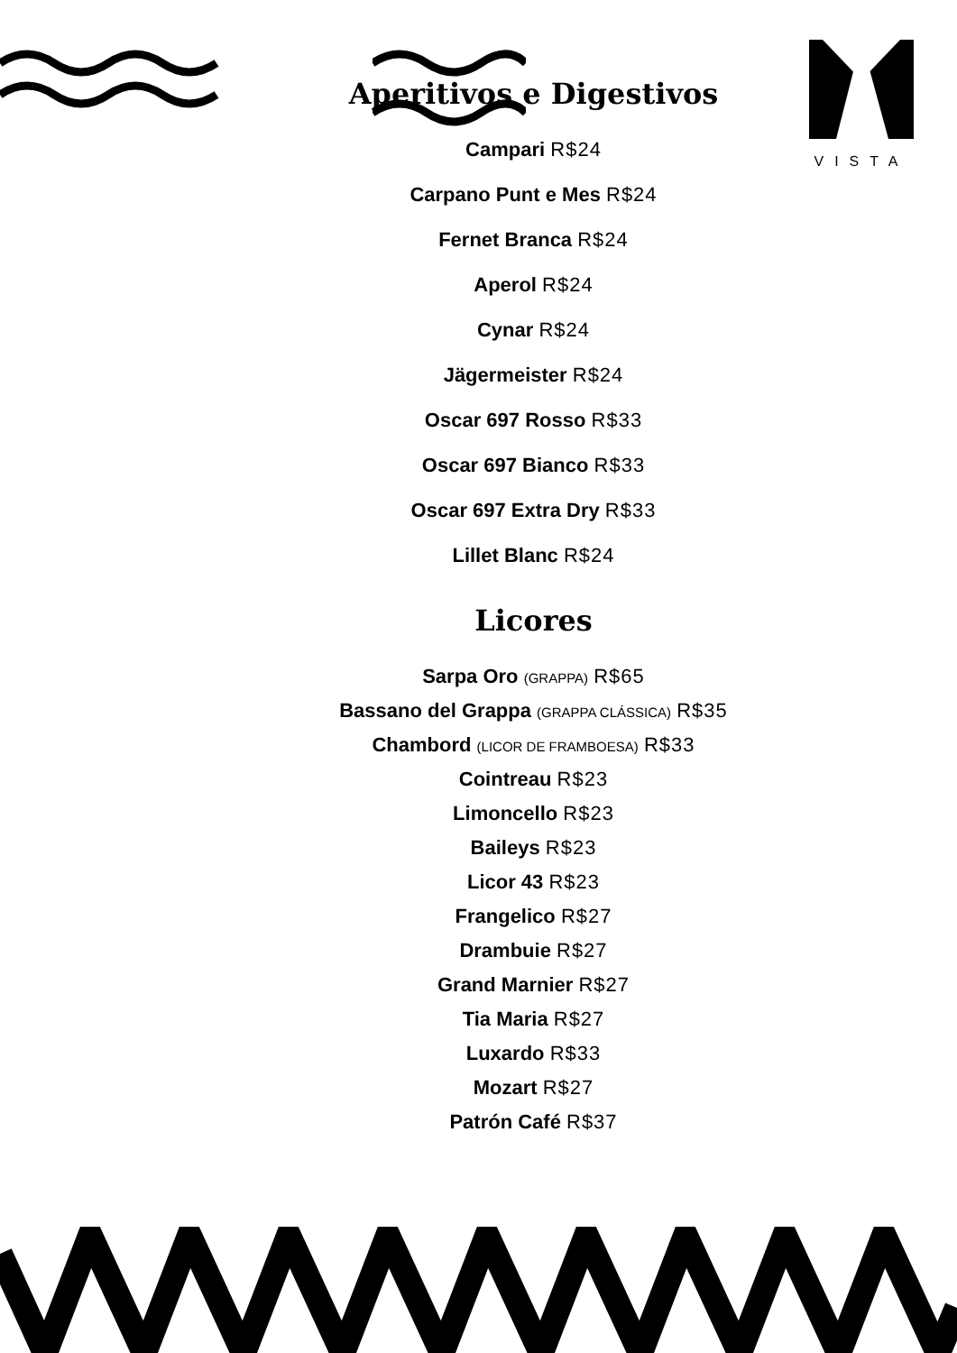VISTA
Aperitivos e Digestivos
Campari R$24
Carpano Punt e Mes R$24
Fernet Branca R$24
Aperol R$24
Cynar R$24
Jägermeister R$24
Oscar 697 Rosso R$33
Oscar 697 Bianco R$33
Oscar 697 Extra Dry R$33
Lillet Blanc R$24
Licores
Sarpa Oro (GRAPPA) R$65
Bassano del Grappa (GRAPPA CLÁSSICA) R$35
Chambord (LICOR DE FRAMBOESA) R$33
Cointreau R$23
Limoncello R$23
Baileys R$23
Licor 43 R$23
Frangelico R$27
Drambuie R$27
Grand Marnier R$27
Tia Maria R$27
Luxardo R$33
Mozart R$27
Patrón Café R$37